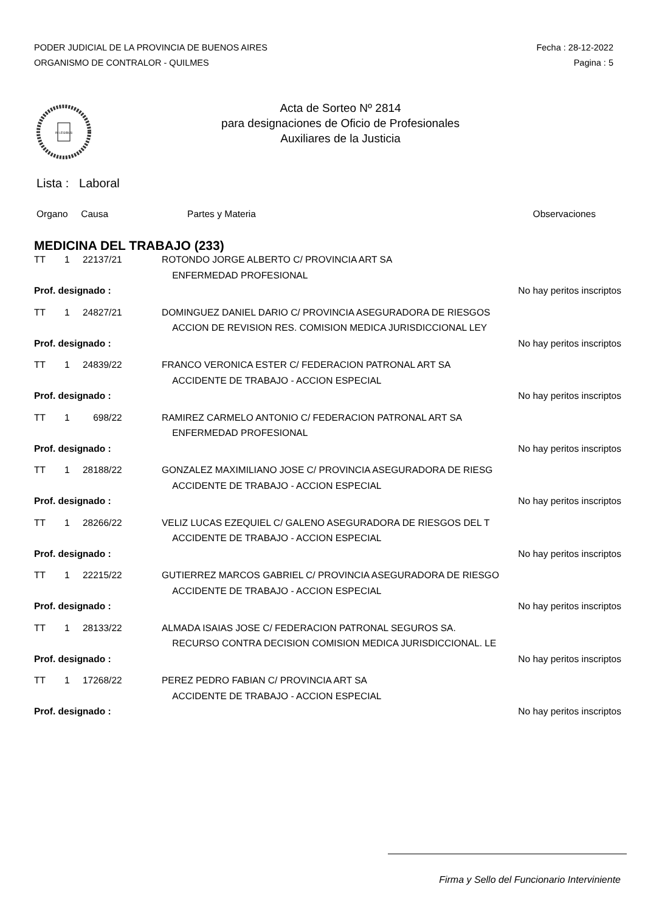PODER JUDICIAL DE LA PROVINCIA DE BUENOS AIRES
ORGANISMO DE CONTRALOR - QUILMES
Fecha : 28-12-2022
Pagina : 5
IN LEGIBUS
Acta de Sorteo Nº 2814
para designaciones de Oficio de Profesionales
Auxiliares de la Justicia
Lista : Laboral
Organo Causa Partes y Materia Observaciones
MEDICINA DEL TRABAJO (233)
| TT | 1 | 22137/21 | ROTONDO JORGE ALBERTO C/ PROVINCIA ART SA | |
| | | | ENFERMEDAD PROFESIONAL | |
| Prof. designado : | | | | No hay peritos inscriptos |
| TT | 1 | 24827/21 | DOMINGUEZ DANIEL DARIO C/ PROVINCIA ASEGURADORA DE RIESGOS | |
| | | | ACCION DE REVISION RES. COMISION MEDICA JURISDICCIONAL LEY | |
| Prof. designado : | | | | No hay peritos inscriptos |
| TT | 1 | 24839/22 | FRANCO VERONICA ESTER C/ FEDERACION PATRONAL ART SA | |
| | | | ACCIDENTE DE TRABAJO - ACCION ESPECIAL | |
| Prof. designado : | | | | No hay peritos inscriptos |
| TT | 1 | 698/22 | RAMIREZ CARMELO ANTONIO C/ FEDERACION PATRONAL ART SA | |
| | | | ENFERMEDAD PROFESIONAL | |
| Prof. designado : | | | | No hay peritos inscriptos |
| TT | 1 | 28188/22 | GONZALEZ MAXIMILIANO JOSE C/ PROVINCIA ASEGURADORA DE RIESG | |
| | | | ACCIDENTE DE TRABAJO - ACCION ESPECIAL | |
| Prof. designado : | | | | No hay peritos inscriptos |
| TT | 1 | 28266/22 | VELIZ LUCAS EZEQUIEL C/ GALENO ASEGURADORA DE RIESGOS DEL T | |
| | | | ACCIDENTE DE TRABAJO - ACCION ESPECIAL | |
| Prof. designado : | | | | No hay peritos inscriptos |
| TT | 1 | 22215/22 | GUTIERREZ MARCOS GABRIEL C/ PROVINCIA ASEGURADORA DE RIESGO | |
| | | | ACCIDENTE DE TRABAJO - ACCION ESPECIAL | |
| Prof. designado : | | | | No hay peritos inscriptos |
| TT | 1 | 28133/22 | ALMADA ISAIAS JOSE C/ FEDERACION PATRONAL SEGUROS SA. | |
| | | | RECURSO CONTRA DECISION COMISION MEDICA JURISDICCIONAL. LE | |
| Prof. designado : | | | | No hay peritos inscriptos |
| TT | 1 | 17268/22 | PEREZ PEDRO FABIAN C/ PROVINCIA ART SA | |
| | | | ACCIDENTE DE TRABAJO - ACCION ESPECIAL | |
| Prof. designado : | | | | No hay peritos inscriptos |
Firma y Sello del Funcionario Interviniente